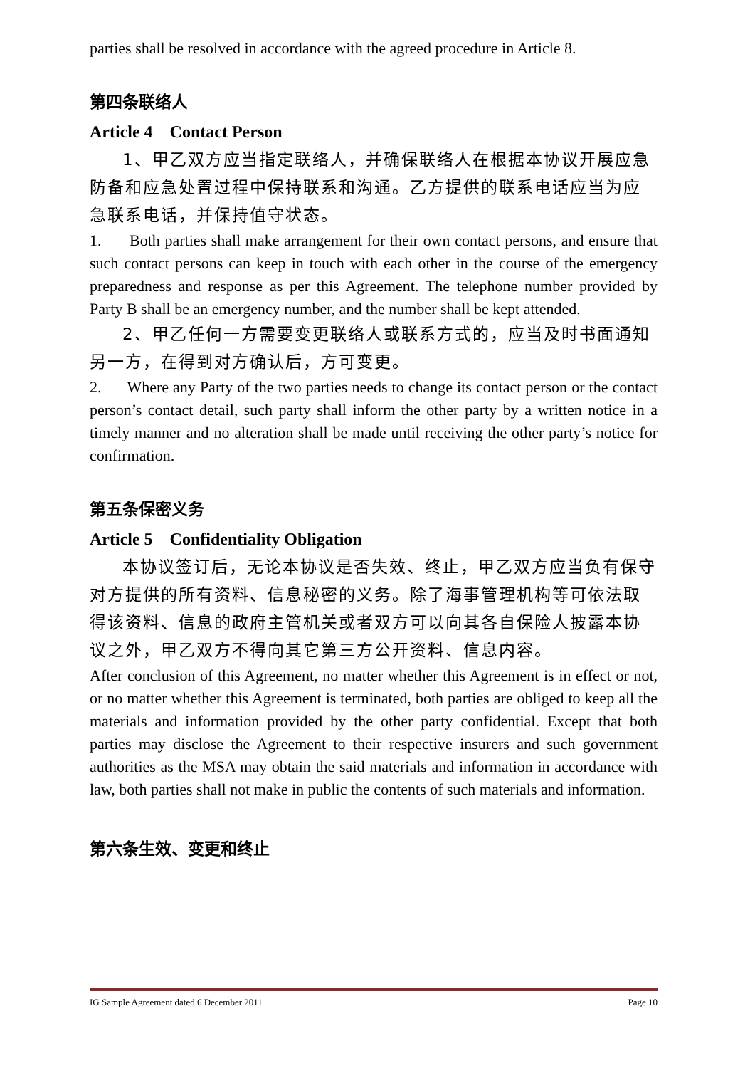parties shall be resolved in accordance with the agreed procedure in Article 8.
第四条联络人
Article 4 Contact Person
1、甲乙双方应当指定联络人，并确保联络人在根据本协议开展应急防备和应急处置过程中保持联系和沟通。乙方提供的联系电话应当为应急联系电话，并保持值守状态。
1. Both parties shall make arrangement for their own contact persons, and ensure that such contact persons can keep in touch with each other in the course of the emergency preparedness and response as per this Agreement. The telephone number provided by Party B shall be an emergency number, and the number shall be kept attended.
2、甲乙任何一方需要变更联络人或联系方式的，应当及时书面通知另一方，在得到对方确认后，方可变更。
2. Where any Party of the two parties needs to change its contact person or the contact person’s contact detail, such party shall inform the other party by a written notice in a timely manner and no alteration shall be made until receiving the other party’s notice for confirmation.
第五条保密义务
Article 5 Confidentiality Obligation
本协议签订后，无论本协议是否失效、终止，甲乙双方应当负有保守对方提供的所有资料、信息秘密的义务。除了海事管理机构等可依法取得该资料、信息的政府主管机关或者双方可以向其各自保险人披露本协议之外，甲乙双方不得向其它第三方公开资料、信息内容。
After conclusion of this Agreement, no matter whether this Agreement is in effect or not, or no matter whether this Agreement is terminated, both parties are obliged to keep all the materials and information provided by the other party confidential. Except that both parties may disclose the Agreement to their respective insurers and such government authorities as the MSA may obtain the said materials and information in accordance with law, both parties shall not make in public the contents of such materials and information.
第六条生效、变更和终止
IG Sample Agreement dated 6 December 2011 Page 10